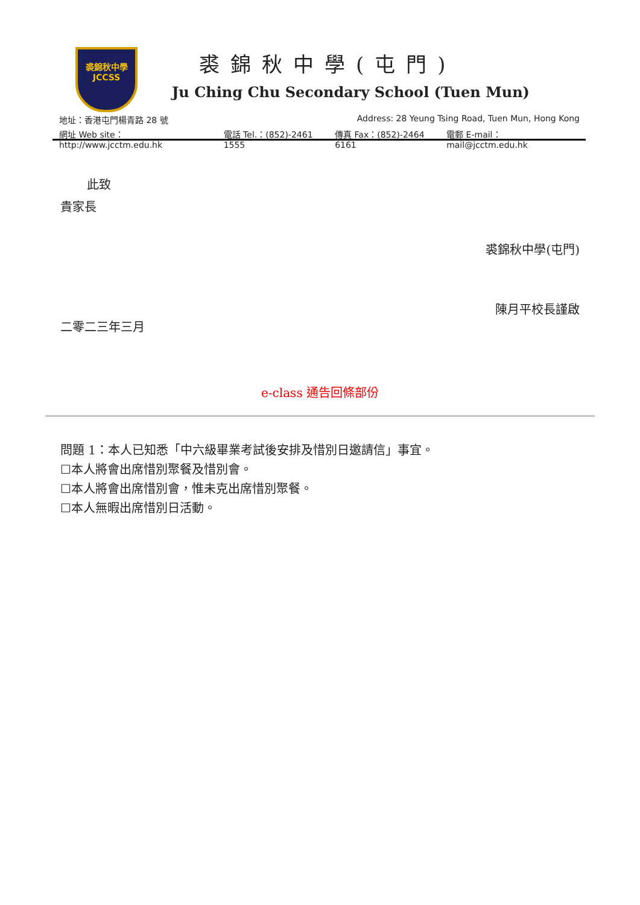裘錦秋中學
JCCSS
裘錦秋中學(屯門)
Ju Ching Chu Secondary School (Tuen Mun)
地址：香港屯門楊青路 28 號 Address: 28 Yeung Tsing Road, Tuen Mun, Hong Kong
網址 Web site：http://www.jcctm.edu.hk 電話 Tel.：(852)-2461 1555 傳真 Fax：(852)-2464 6161 電郵 E-mail：mail@jcctm.edu.hk
此致
貴家長
裘錦秋中學(屯門)
陳月平校長謹啟
二零二三年三月
e-class 通告回條部份
問題 1：本人已知悉「中六級畢業考試後安排及惜別日邀請信」事宜。
☐本人將會出席惜別聚餐及惜別會。
☐本人將會出席惜別會，惟未克出席惜別聚餐。
☐本人無暇出席惜別日活動。